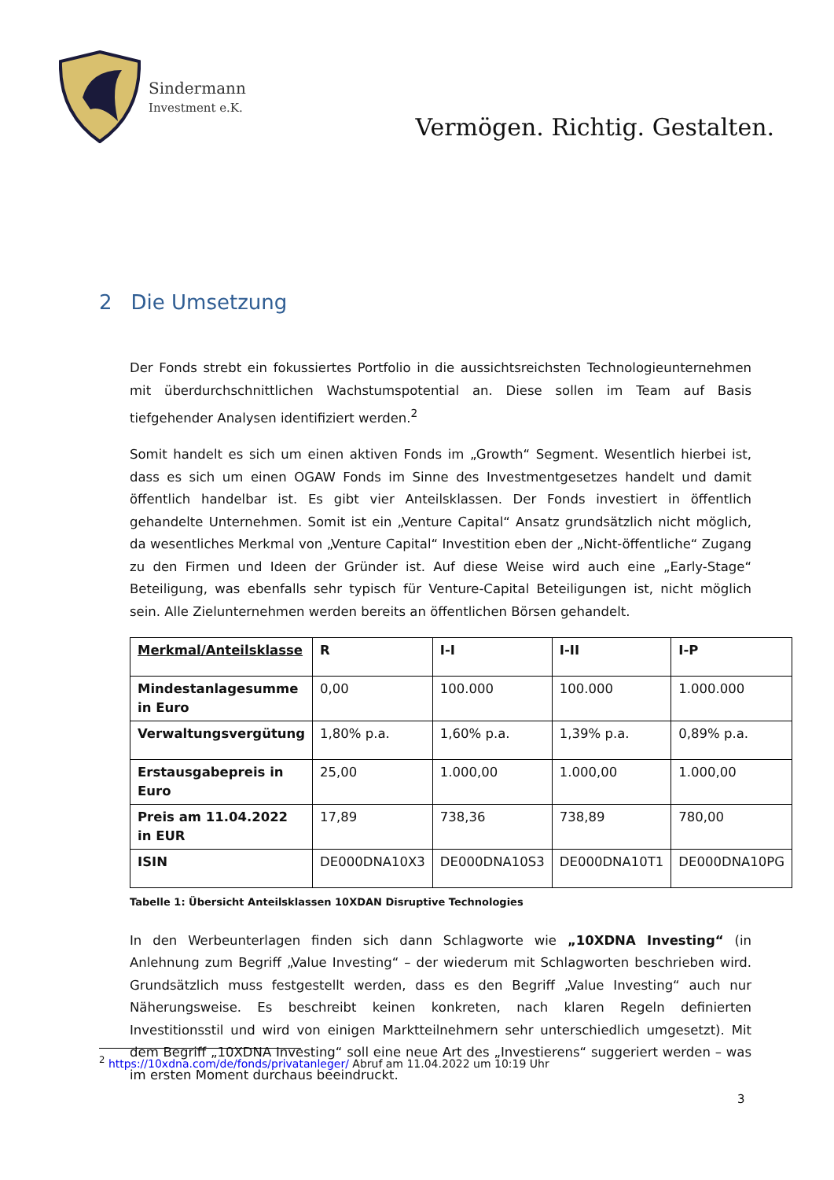Sindermann
Investment e.K.
Vermögen. Richtig. Gestalten.
2 Die Umsetzung
Der Fonds strebt ein fokussiertes Portfolio in die aussichtsreichsten Technologieunternehmen mit überdurchschnittlichen Wachstumspotential an. Diese sollen im Team auf Basis tiefgehender Analysen identifiziert werden.<sup>2</sup>
Somit handelt es sich um einen aktiven Fonds im „Growth“ Segment. Wesentlich hierbei ist, dass es sich um einen OGAW Fonds im Sinne des Investmentgesetzes handelt und damit öffentlich handelbar ist. Es gibt vier Anteilsklassen. Der Fonds investiert in öffentlich gehandelte Unternehmen. Somit ist ein „Venture Capital“ Ansatz grundsätzlich nicht möglich, da wesentliches Merkmal von „Venture Capital“ Investition eben der „Nicht-öffentliche“ Zugang zu den Firmen und Ideen der Gründer ist. Auf diese Weise wird auch eine „Early-Stage“ Beteiligung, was ebenfalls sehr typisch für Venture-Capital Beteiligungen ist, nicht möglich sein. Alle Zielunternehmen werden bereits an öffentlichen Börsen gehandelt.
| Merkmal/Anteilsklasse | R | I-I | I-II | I-P |
| Mindestanlagesumme in Euro | 0,00 | 100.000 | 100.000 | 1.000.000 |
| Verwaltungsvergütung | 1,80% p.a. | 1,60% p.a. | 1,39% p.a. | 0,89% p.a. |
| Erstausgabepreis in Euro | 25,00 | 1.000,00 | 1.000,00 | 1.000,00 |
| Preis am 11.04.2022 in EUR | 17,89 | 738,36 | 738,89 | 780,00 |
| ISIN | DE000DNA10X3 | DE000DNA10S3 | DE000DNA10T1 | DE000DNA10PG |
Tabelle 1: Übersicht Anteilsklassen 10XDAN Disruptive Technologies
In den Werbeunterlagen finden sich dann Schlagworte wie „10XDNA Investing“ (in Anlehnung zum Begriff „Value Investing“ – der wiederum mit Schlagworten beschrieben wird. Grundsätzlich muss festgestellt werden, dass es den Begriff „Value Investing“ auch nur Näherungsweise. Es beschreibt keinen konkreten, nach klaren Regeln definierten Investitionsstil und wird von einigen Marktteilnehmern sehr unterschiedlich umgesetzt). Mit dem Begriff „10XDNA Investing“ soll eine neue Art des „Investierens“ suggeriert werden – was im ersten Moment durchaus beeindruckt.
<sup>2</sup> https://10xdna.com/de/fonds/privatanleger/ Abruf am 11.04.2022 um 10:19 Uhr
3